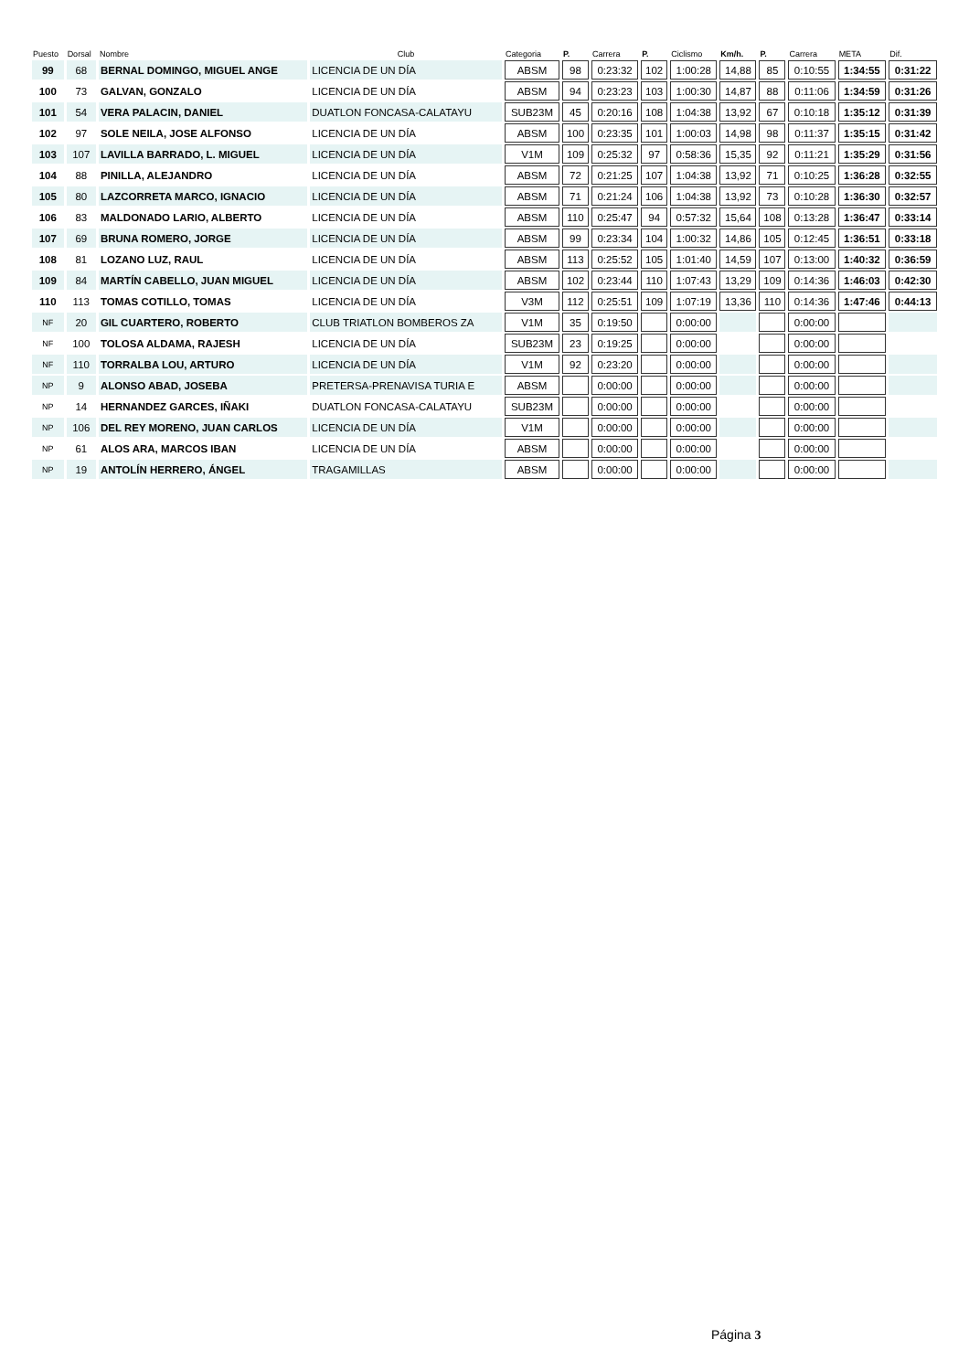| Puesto | Dorsal | Nombre | Club | Categoria | P. | Carrera | P. | Ciclismo | Km/h. | P. | Carrera | META | Dif. |
| --- | --- | --- | --- | --- | --- | --- | --- | --- | --- | --- | --- | --- | --- |
| 99 | 68 | BERNAL DOMINGO, MIGUEL ANGE | LICENCIA DE UN DÍA | ABSM | 98 | 0:23:32 | 102 | 1:00:28 | 14,88 | 85 | 0:10:55 | 1:34:55 | 0:31:22 |
| 100 | 73 | GALVAN, GONZALO | LICENCIA DE UN DÍA | ABSM | 94 | 0:23:23 | 103 | 1:00:30 | 14,87 | 88 | 0:11:06 | 1:34:59 | 0:31:26 |
| 101 | 54 | VERA PALACIN, DANIEL | DUATLON FONCASA-CALATAYU | SUB23M | 45 | 0:20:16 | 108 | 1:04:38 | 13,92 | 67 | 0:10:18 | 1:35:12 | 0:31:39 |
| 102 | 97 | SOLE NEILA, JOSE ALFONSO | LICENCIA DE UN DÍA | ABSM | 100 | 0:23:35 | 101 | 1:00:03 | 14,98 | 98 | 0:11:37 | 1:35:15 | 0:31:42 |
| 103 | 107 | LAVILLA BARRADO, L. MIGUEL | LICENCIA DE UN DÍA | V1M | 109 | 0:25:32 | 97 | 0:58:36 | 15,35 | 92 | 0:11:21 | 1:35:29 | 0:31:56 |
| 104 | 88 | PINILLA, ALEJANDRO | LICENCIA DE UN DÍA | ABSM | 72 | 0:21:25 | 107 | 1:04:38 | 13,92 | 71 | 0:10:25 | 1:36:28 | 0:32:55 |
| 105 | 80 | LAZCORRETA MARCO, IGNACIO | LICENCIA DE UN DÍA | ABSM | 71 | 0:21:24 | 106 | 1:04:38 | 13,92 | 73 | 0:10:28 | 1:36:30 | 0:32:57 |
| 106 | 83 | MALDONADO LARIO, ALBERTO | LICENCIA DE UN DÍA | ABSM | 110 | 0:25:47 | 94 | 0:57:32 | 15,64 | 108 | 0:13:28 | 1:36:47 | 0:33:14 |
| 107 | 69 | BRUNA ROMERO, JORGE | LICENCIA DE UN DÍA | ABSM | 99 | 0:23:34 | 104 | 1:00:32 | 14,86 | 105 | 0:12:45 | 1:36:51 | 0:33:18 |
| 108 | 81 | LOZANO LUZ, RAUL | LICENCIA DE UN DÍA | ABSM | 113 | 0:25:52 | 105 | 1:01:40 | 14,59 | 107 | 0:13:00 | 1:40:32 | 0:36:59 |
| 109 | 84 | MARTÍN CABELLO, JUAN MIGUEL | LICENCIA DE UN DÍA | ABSM | 102 | 0:23:44 | 110 | 1:07:43 | 13,29 | 109 | 0:14:36 | 1:46:03 | 0:42:30 |
| 110 | 113 | TOMAS COTILLO, TOMAS | LICENCIA DE UN DÍA | V3M | 112 | 0:25:51 | 109 | 1:07:19 | 13,36 | 110 | 0:14:36 | 1:47:46 | 0:44:13 |
| NF | 20 | GIL CUARTERO, ROBERTO | CLUB TRIATLON BOMBEROS ZA | V1M | 35 | 0:19:50 | | 0:00:00 | | | 0:00:00 | | |
| NF | 100 | TOLOSA ALDAMA, RAJESH | LICENCIA DE UN DÍA | SUB23M | 23 | 0:19:25 | | 0:00:00 | | | 0:00:00 | | |
| NF | 110 | TORRALBA LOU, ARTURO | LICENCIA DE UN DÍA | V1M | 92 | 0:23:20 | | 0:00:00 | | | 0:00:00 | | |
| NP | 9 | ALONSO ABAD, JOSEBA | PRETERSA-PRENAVISA TURIA E | ABSM | | 0:00:00 | | 0:00:00 | | | 0:00:00 | | |
| NP | 14 | HERNANDEZ GARCES, IÑAKI | DUATLON FONCASA-CALATAYU | SUB23M | | 0:00:00 | | 0:00:00 | | | 0:00:00 | | |
| NP | 106 | DEL REY MORENO, JUAN CARLOS | LICENCIA DE UN DÍA | V1M | | 0:00:00 | | 0:00:00 | | | 0:00:00 | | |
| NP | 61 | ALOS ARA, MARCOS IBAN | LICENCIA DE UN DÍA | ABSM | | 0:00:00 | | 0:00:00 | | | 0:00:00 | | |
| NP | 19 | ANTOLÍN HERRERO, ÁNGEL | TRAGAMILLAS | ABSM | | 0:00:00 | | 0:00:00 | | | 0:00:00 | | |
Página 3